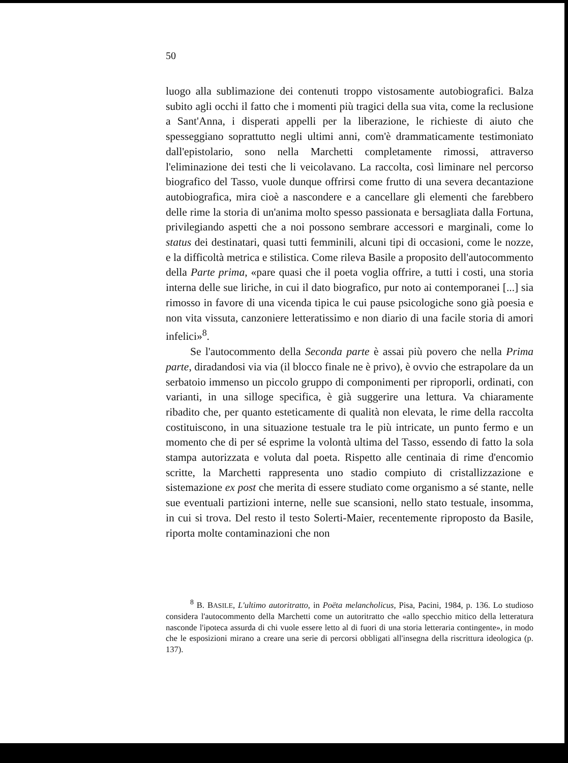50
luogo alla sublimazione dei contenuti troppo vistosamente autobiografici. Balza subito agli occhi il fatto che i momenti più tragici della sua vita, come la reclusione a Sant'Anna, i disperati appelli per la liberazione, le richieste di aiuto che spesseggiano soprattutto negli ultimi anni, com'è drammaticamente testimoniato dall'epistolario, sono nella Marchetti completamente rimossi, attraverso l'eliminazione dei testi che li veicolavano. La raccolta, così liminare nel percorso biografico del Tasso, vuole dunque offrirsi come frutto di una severa decantazione autobiografica, mira cioè a nascondere e a cancellare gli elementi che farebbero delle rime la storia di un'anima molto spesso passionata e bersagliata dalla Fortuna, privilegiando aspetti che a noi possono sembrare accessori e marginali, come lo status dei destinatari, quasi tutti femminili, alcuni tipi di occasioni, come le nozze, e la difficoltà metrica e stilistica. Come rileva Basile a proposito dell'autocommento della Parte prima, «pare quasi che il poeta voglia offrire, a tutti i costi, una storia interna delle sue liriche, in cui il dato biografico, pur noto ai contemporanei [...] sia rimosso in favore di una vicenda tipica le cui pause psicologiche sono già poesia e non vita vissuta, canzoniere letteratissimo e non diario di una facile storia di amori infelici»<sup>8</sup>.
Se l'autocommento della Seconda parte è assai più povero che nella Prima parte, diradandosi via via (il blocco finale ne è privo), è ovvio che estrapolare da un serbatoio immenso un piccolo gruppo di componimenti per riproporli, ordinati, con varianti, in una silloge specifica, è già suggerire una lettura. Va chiaramente ribadito che, per quanto esteticamente di qualità non elevata, le rime della raccolta costituiscono, in una situazione testuale tra le più intricate, un punto fermo e un momento che di per sé esprime la volontà ultima del Tasso, essendo di fatto la sola stampa autorizzata e voluta dal poeta. Rispetto alle centinaia di rime d'encomio scritte, la Marchetti rappresenta uno stadio compiuto di cristallizzazione e sistemazione ex post che merita di essere studiato come organismo a sé stante, nelle sue eventuali partizioni interne, nelle sue scansioni, nello stato testuale, insomma, in cui si trova. Del resto il testo Solerti-Maier, recentemente riproposto da Basile, riporta molte contaminazioni che non
<sup>8</sup> B. BASILE, L'ultimo autoritratto, in Poëta melancholicus, Pisa, Pacini, 1984, p. 136. Lo studioso considera l'autocommento della Marchetti come un autoritratto che «allo specchio mitico della letteratura nasconde l'ipoteca assurda di chi vuole essere letto al di fuori di una storia letteraria contingente», in modo che le esposizioni mirano a creare una serie di percorsi obbligati all'insegna della riscrittura ideologica (p. 137).